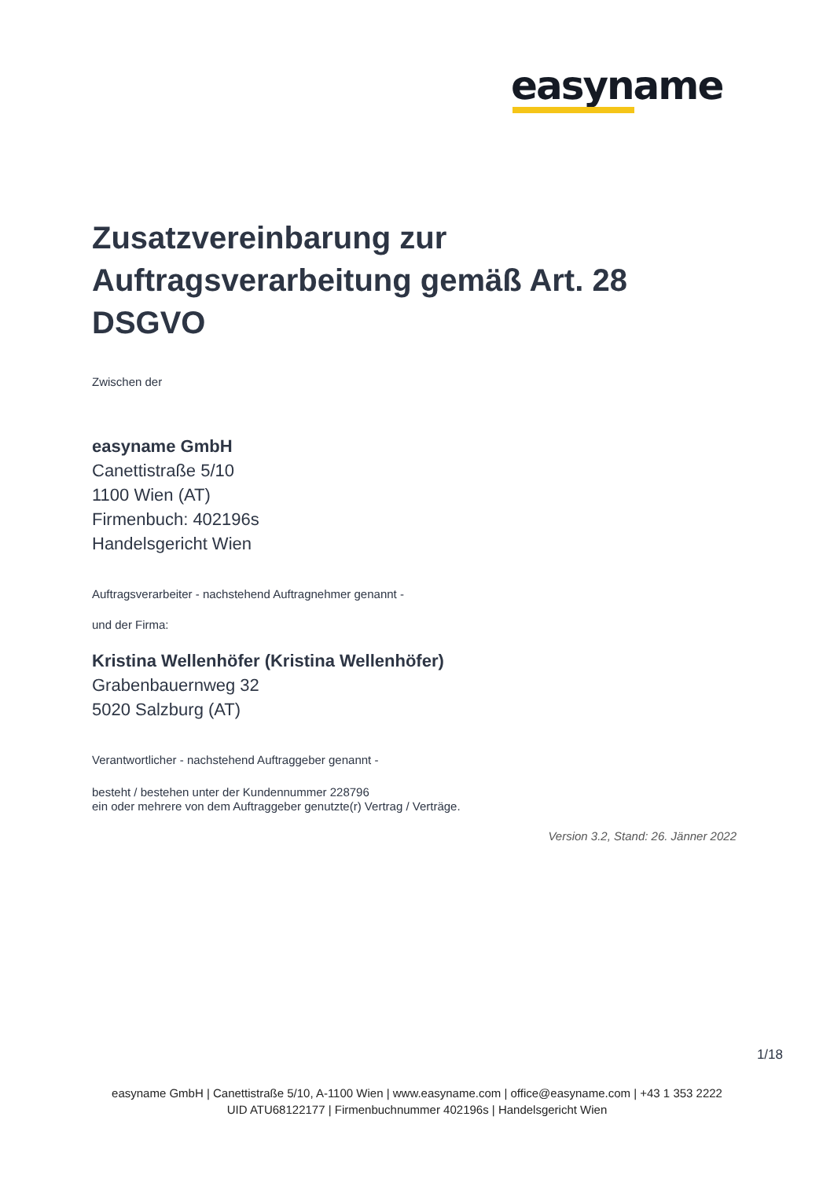easyname
Zusatzvereinbarung zur Auftragsverarbeitung gemäß Art. 28 DSGVO
Zwischen der
easyname GmbH
Canettistraße 5/10
1100 Wien (AT)
Firmenbuch: 402196s
Handelsgericht Wien
Auftragsverarbeiter - nachstehend Auftragnehmer genannt -
und der Firma:
Kristina Wellenhöfer (Kristina Wellenhöfer)
Grabenbauernweg 32
5020 Salzburg (AT)
Verantwortlicher - nachstehend Auftraggeber genannt -
besteht / bestehen unter der Kundennummer 228796
ein oder mehrere von dem Auftraggeber genutzte(r) Vertrag / Verträge.
Version 3.2, Stand: 26. Jänner 2022
1/18
easyname GmbH | Canettistraße 5/10, A-1100 Wien | www.easyname.com | office@easyname.com | +43 1 353 2222
UID ATU68122177 | Firmenbuchnummer 402196s | Handelsgericht Wien